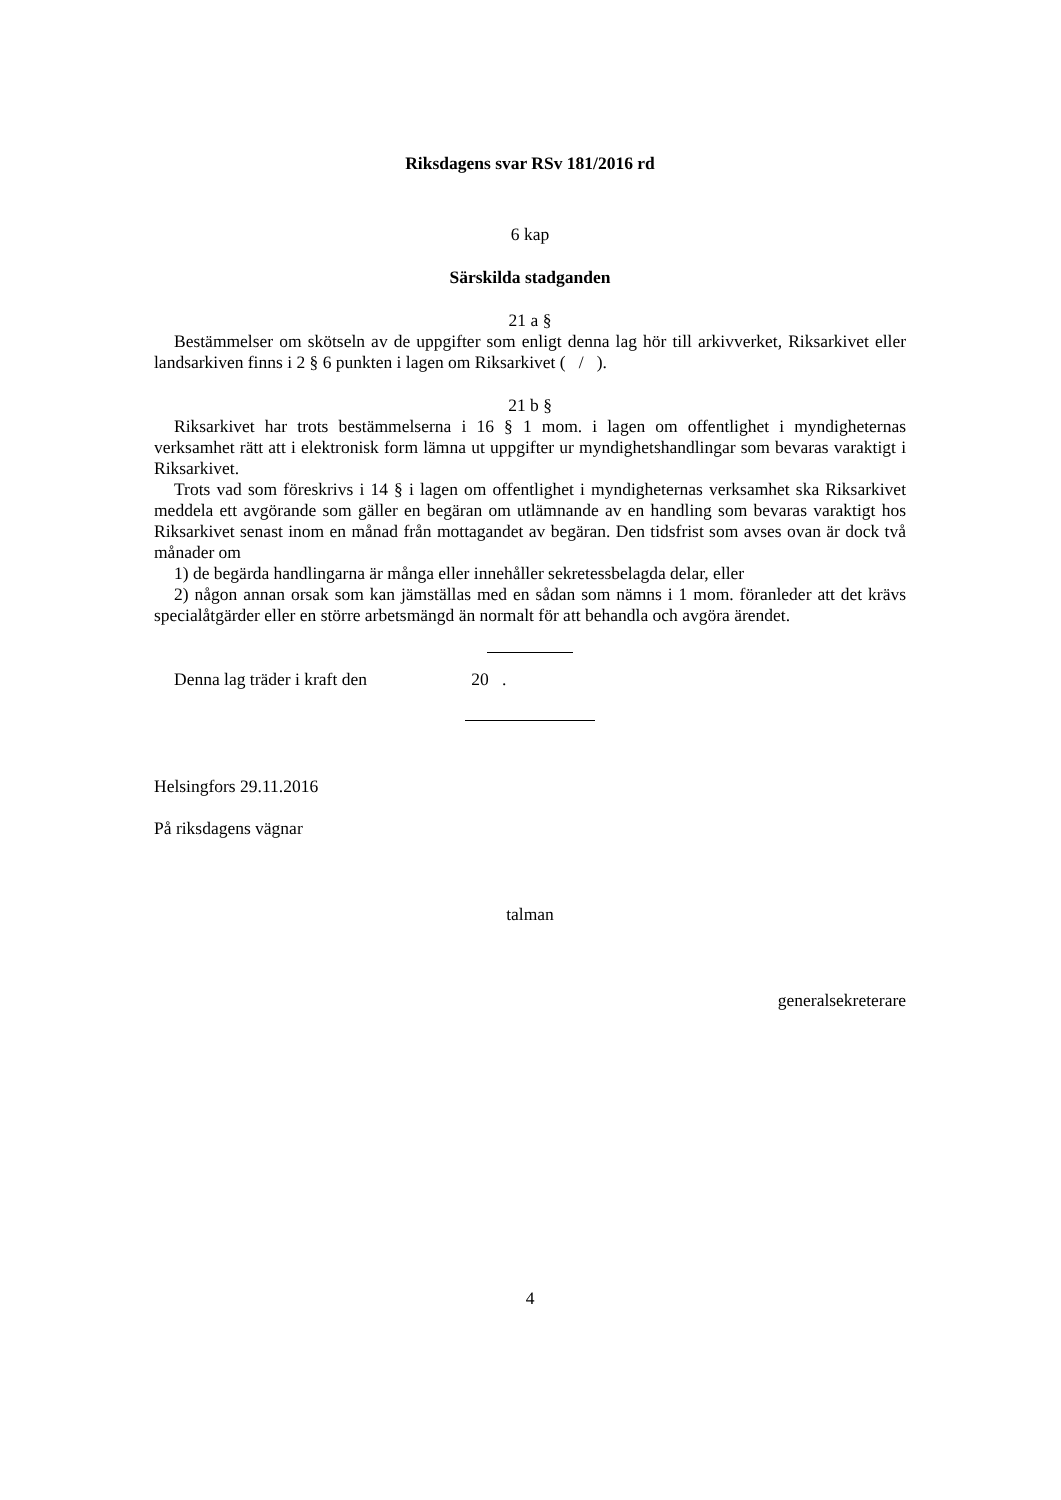Riksdagens svar RSv 181/2016 rd
6 kap
Särskilda stadganden
21 a §
Bestämmelser om skötseln av de uppgifter som enligt denna lag hör till arkivverket, Riksarkivet eller landsarkiven finns i 2 § 6 punkten i lagen om Riksarkivet ( / ).
21 b §
Riksarkivet har trots bestämmelserna i 16 § 1 mom. i lagen om offentlighet i myndigheternas verksamhet rätt att i elektronisk form lämna ut uppgifter ur myndighetshandlingar som bevaras varaktigt i Riksarkivet.
Trots vad som föreskrivs i 14 § i lagen om offentlighet i myndigheternas verksamhet ska Riksarkivet meddela ett avgörande som gäller en begäran om utlämnande av en handling som bevaras varaktigt hos Riksarkivet senast inom en månad från mottagandet av begäran. Den tidsfrist som avses ovan är dock två månader om
1) de begärda handlingarna är många eller innehåller sekretessbelagda delar, eller
2) någon annan orsak som kan jämställas med en sådan som nämns i 1 mom. föranleder att det krävs specialåtgärder eller en större arbetsmängd än normalt för att behandla och avgöra ärendet.
Denna lag träder i kraft den 20 .
Helsingfors 29.11.2016
På riksdagens vägnar
talman
generalsekreterare
4